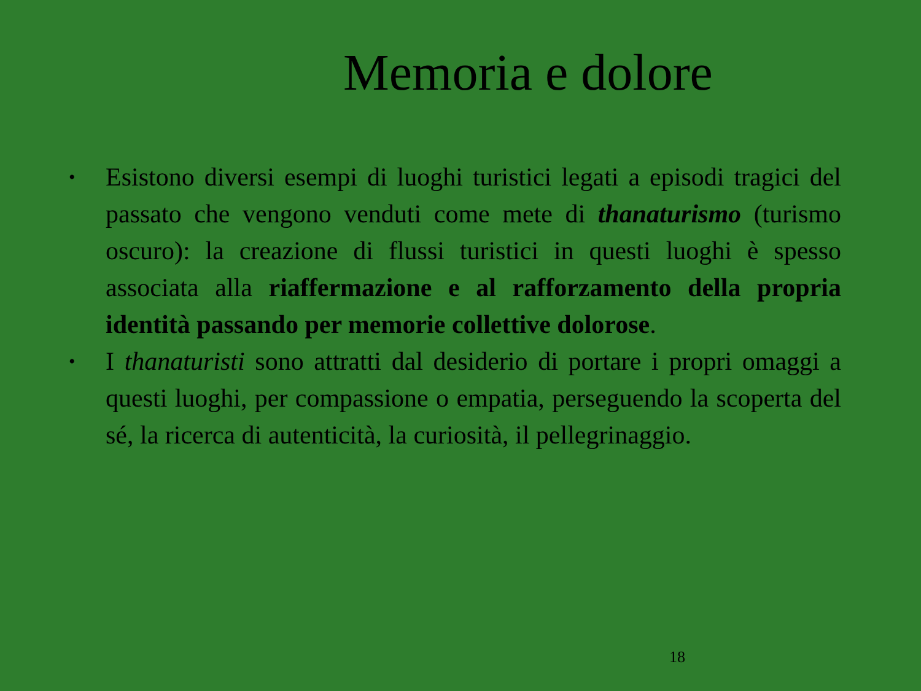Memoria e dolore
• Esistono diversi esempi di luoghi turistici legati a episodi tragici del passato che vengono venduti come mete di thanaturismo (turismo oscuro): la creazione di flussi turistici in questi luoghi è spesso associata alla riaffermazione e al rafforzamento della propria identità passando per memorie collettive dolorose.
• I thanaturisti sono attratti dal desiderio di portare i propri omaggi a questi luoghi, per compassione o empatia, perseguendo la scoperta del sé, la ricerca di autenticità, la curiosità, il pellegrinaggio.
18